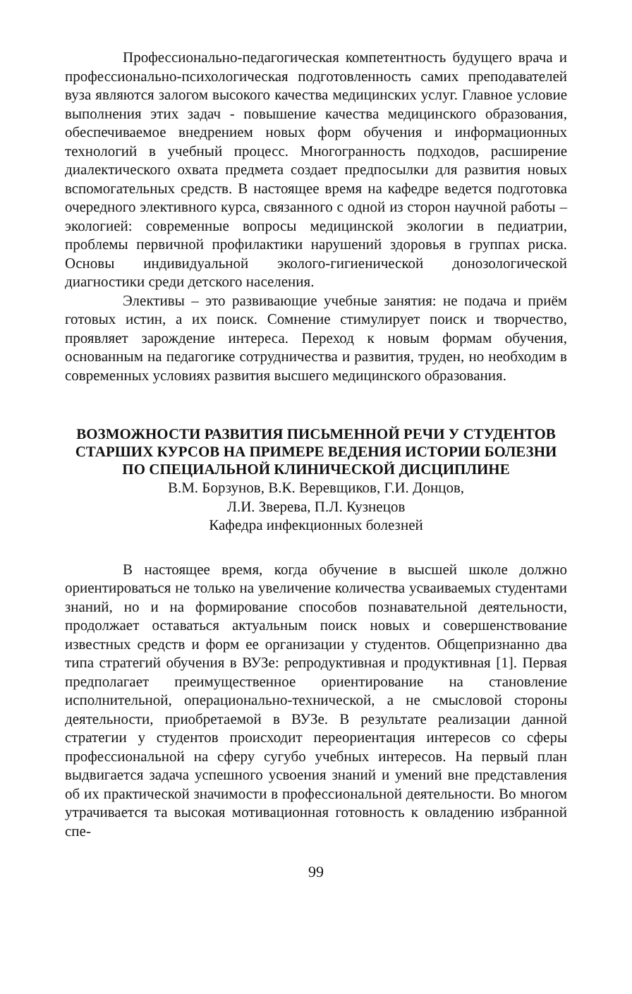Профессионально-педагогическая компетентность будущего врача и профессионально-психологическая подготовленность самих преподавателей вуза являются залогом высокого качества медицинских услуг. Главное условие выполнения этих задач - повышение качества медицинского образования, обеспечиваемое внедрением новых форм обучения и информационных технологий в учебный процесс. Многогранность подходов, расширение диалектического охвата предмета создает предпосылки для развития новых вспомогательных средств. В настоящее время на кафедре ведется подготовка очередного элективного курса, связанного с одной из сторон научной работы – экологией: современные вопросы медицинской экологии в педиатрии, проблемы первичной профилактики нарушений здоровья в группах риска. Основы индивидуальной эколого-гигиенической донозологической диагностики среди детского населения.
Элективы – это развивающие учебные занятия: не подача и приём готовых истин, а их поиск. Сомнение стимулирует поиск и творчество, проявляет зарождение интереса. Переход к новым формам обучения, основанным на педагогике сотрудничества и развития, труден, но необходим в современных условиях развития высшего медицинского образования.
ВОЗМОЖНОСТИ РАЗВИТИЯ ПИСЬМЕННОЙ РЕЧИ У СТУДЕНТОВ СТАРШИХ КУРСОВ НА ПРИМЕРЕ ВЕДЕНИЯ ИСТОРИИ БОЛЕЗНИ ПО СПЕЦИАЛЬНОЙ КЛИНИЧЕСКОЙ ДИСЦИПЛИНЕ
В.М. Борзунов, В.К. Веревщиков, Г.И. Донцов,
Л.И. Зверева, П.Л. Кузнецов
Кафедра инфекционных болезней
В настоящее время, когда обучение в высшей школе должно ориентироваться не только на увеличение количества усваиваемых студентами знаний, но и на формирование способов познавательной деятельности, продолжает оставаться актуальным поиск новых и совершенствование известных средств и форм ее организации у студентов. Общепризнанно два типа стратегий обучения в ВУЗе: репродуктивная и продуктивная [1]. Первая предполагает преимущественное ориентирование на становление исполнительной, операционально-технической, а не смысловой стороны деятельности, приобретаемой в ВУЗе. В результате реализации данной стратегии у студентов происходит переориентация интересов со сферы профессиональной на сферу сугубо учебных интересов. На первый план выдвигается задача успешного усвоения знаний и умений вне представления об их практической значимости в профессиональной деятельности. Во многом утрачивается та высокая мотивационная готовность к овладению избранной спе-
99